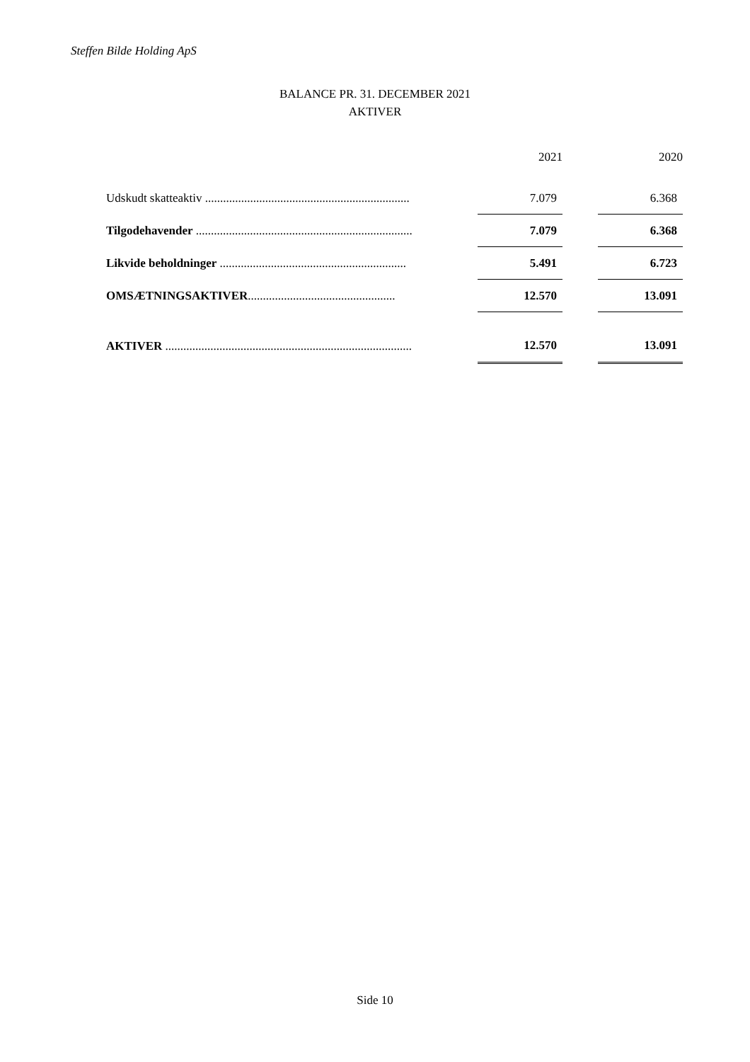Steffen Bilde Holding ApS
BALANCE PR. 31. DECEMBER 2021
AKTIVER
| | | 2021 | | 2020 |
| --- | --- | --- | --- | --- |
| Udskudt skatteaktiv .................................................................... | | 7.079 | | 6.368 |
| Tilgodehavender ........................................................................ | | 7.079 | | 6.368 |
| Likvide beholdninger .............................................................. | | 5.491 | | 6.723 |
| OMSÆTNINGSAKTIVER ................................................. | | 12.570 | | 13.091 |
| AKTIVER .................................................................................. | | 12.570 | | 13.091 |
Side 10